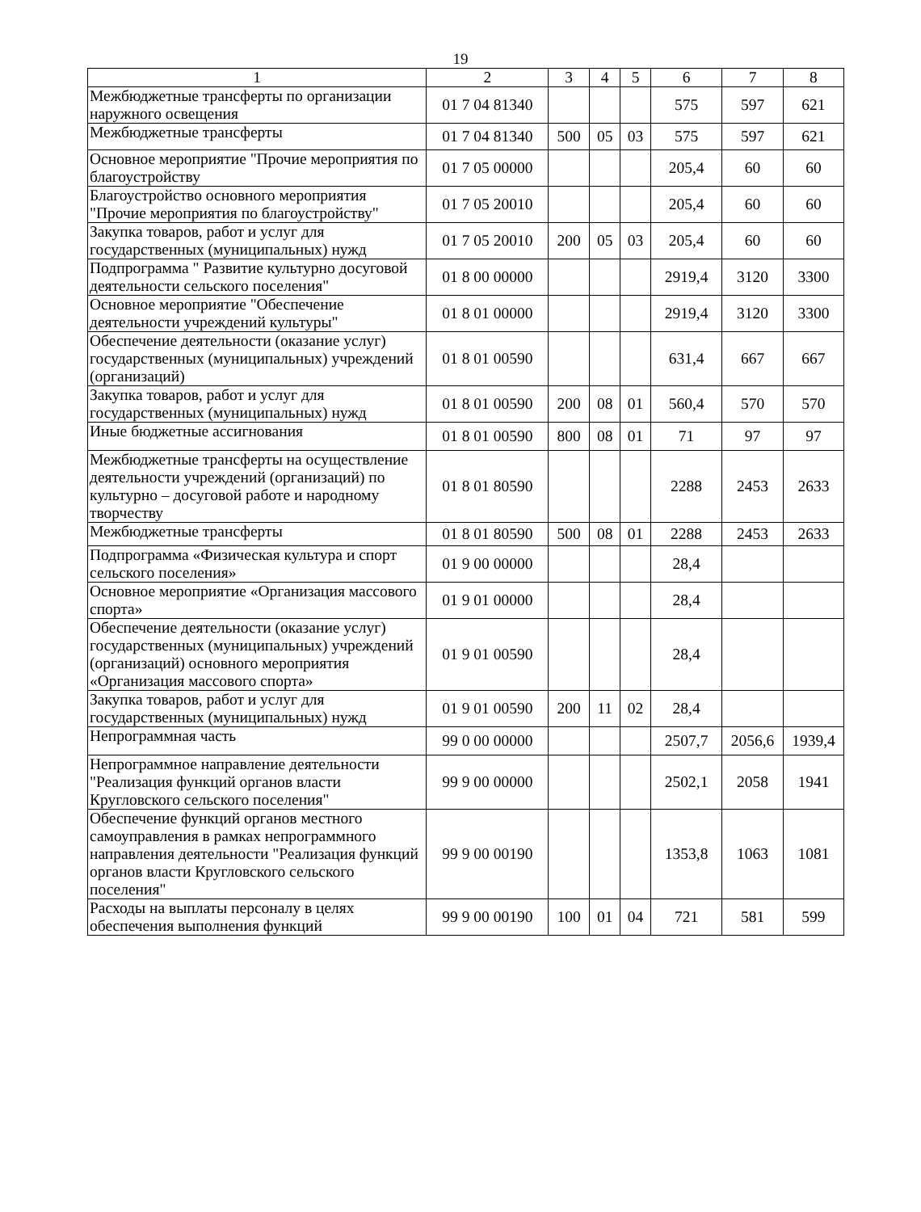19
| 1 | 2 | 3 | 4 | 5 | 6 | 7 | 8 |
| --- | --- | --- | --- | --- | --- | --- | --- |
| Межбюджетные трансферты по организации наружного освещения | 01 7 04 81340 | | | | 575 | 597 | 621 |
| Межбюджетные трансферты | 01 7 04 81340 | 500 | 05 | 03 | 575 | 597 | 621 |
| Основное мероприятие "Прочие мероприятия по благоустройству | 01 7 05 00000 | | | | 205,4 | 60 | 60 |
| Благоустройство основного мероприятия "Прочие мероприятия по благоустройству" | 01 7 05 20010 | | | | 205,4 | 60 | 60 |
| Закупка товаров, работ и услуг для государственных (муниципальных) нужд | 01 7 05 20010 | 200 | 05 | 03 | 205,4 | 60 | 60 |
| Подпрограмма " Развитие культурно досуговой деятельности сельского поселения" | 01 8 00 00000 | | | | 2919,4 | 3120 | 3300 |
| Основное мероприятие "Обеспечение деятельности учреждений культуры" | 01 8 01 00000 | | | | 2919,4 | 3120 | 3300 |
| Обеспечение деятельности (оказание услуг) государственных (муниципальных) учреждений (организаций) | 01 8 01 00590 | | | | 631,4 | 667 | 667 |
| Закупка товаров, работ и услуг для государственных (муниципальных) нужд | 01 8 01 00590 | 200 | 08 | 01 | 560,4 | 570 | 570 |
| Иные бюджетные ассигнования | 01 8 01 00590 | 800 | 08 | 01 | 71 | 97 | 97 |
| Межбюджетные трансферты на осуществление деятельности учреждений (организаций) по культурно – досуговой работе и народному творчеству | 01 8 01 80590 | | | | 2288 | 2453 | 2633 |
| Межбюджетные трансферты | 01 8 01 80590 | 500 | 08 | 01 | 2288 | 2453 | 2633 |
| Подпрограмма «Физическая культура и спорт сельского поселения» | 01 9 00 00000 | | | | 28,4 | | |
| Основное мероприятие «Организация массового спорта» | 01 9 01 00000 | | | | 28,4 | | |
| Обеспечение деятельности (оказание услуг) государственных (муниципальных) учреждений (организаций) основного мероприятия «Организация массового спорта» | 01 9 01 00590 | | | | 28,4 | | |
| Закупка товаров, работ и услуг для государственных (муниципальных) нужд | 01 9 01 00590 | 200 | 11 | 02 | 28,4 | | |
| Непрограммная часть | 99 0 00 00000 | | | | 2507,7 | 2056,6 | 1939,4 |
| Непрограммное направление деятельности "Реализация функций органов власти Кругловского сельского поселения" | 99 9 00 00000 | | | | 2502,1 | 2058 | 1941 |
| Обеспечение функций органов местного самоуправления в рамках непрограммного направления деятельности "Реализация функций органов власти Кругловского сельского поселения" | 99 9 00 00190 | | | | 1353,8 | 1063 | 1081 |
| Расходы на выплаты персоналу в целях обеспечения выполнения функций | 99 9 00 00190 | 100 | 01 | 04 | 721 | 581 | 599 |